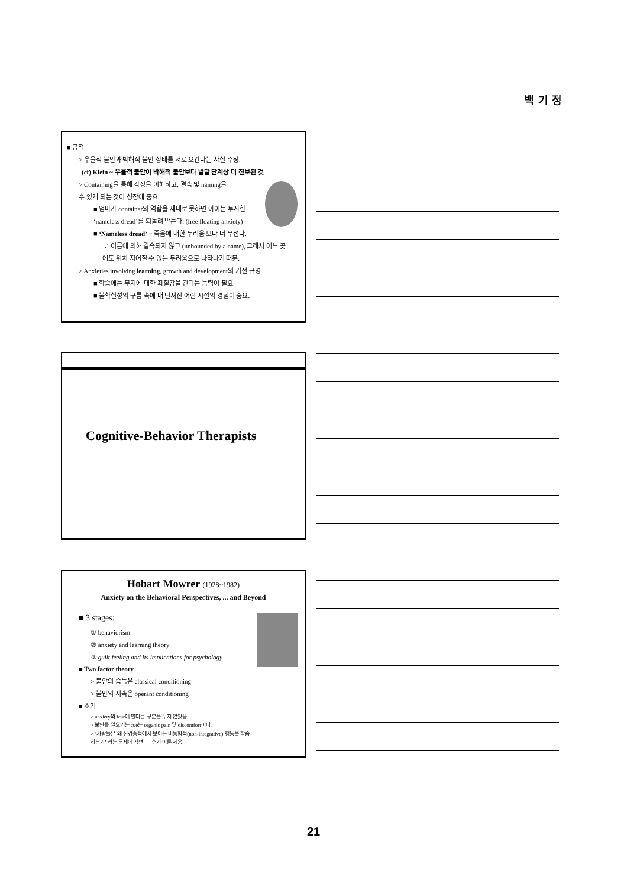백 기 정
■ 공적
> 우울적 불안과 박해적 불안 상태를 서로 오간다는 사실 주장.
(cf) Klein ~ 우울적 불안이 박해적 불안보다 발달 단계상 더 진보된 것
> Containing을 통해 감정을 이해하고, 결속 및 naming을
수 있게 되는 것이 성장에 중요.
■ 엄마가 container의 역할을 제대로 못하면 아이는 투사한
‘nameless dread’를 되돌려 받는다. (free floating anxiety)
■ ‘Nameless dread’ ~ 죽음에 대한 두려움 보다 더 무섭다.
∵ 이름에 의해 결속되지 않고 (unbounded by a name), 그래서 어느 곳
에도 위치 지어질 수 없는 두려움으로 나타나기 때문.
> Anxieties involving learning, growth and development의 기전 규명
■ 학습에는 무지에 대한 좌절감을 견디는 능력이 필요
■ 불확실성의 구름 속에 내 던져진 어린 시절의 경험이 중요.
Cognitive-Behavior Therapists
Hobart Mowrer (1928~1982)
Anxiety on the Behavioral Perspectives, ... and Beyond
■ 3 stages:
① behaviorism
② anxiety and learning theory
③ guilt feeling and its implications for psychology
■ Two factor theory
> 불안의 습득은 classical conditioning
> 불안의 지속은 operant conditioning
■ 초기
> anxiety와 fear에 별다른 구분을 두지 않았음.
> 불안을 일으키는 cue는 organic pain 및 discomfort이다.
> ‘사람들은 왜 신경증적에서 보이는 비통합적(non-integrative) 행동을 학습
하는가’ 라는 문제에 직면 → 후기 이론 세움
21